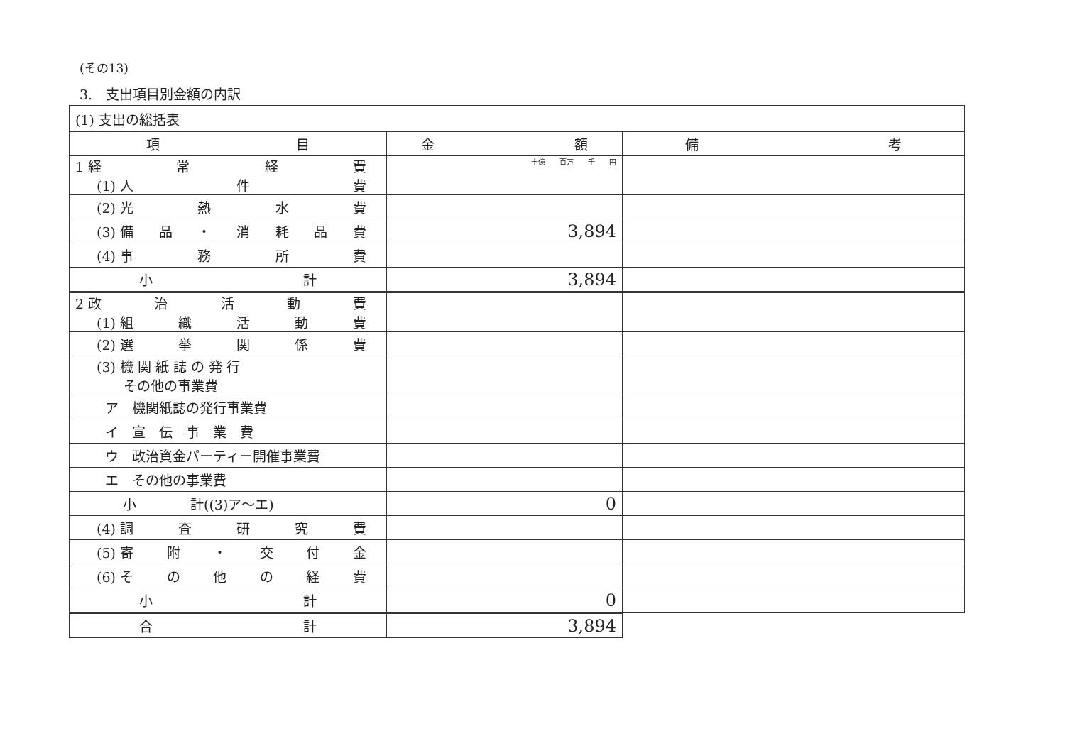(その13)
3.　支出項目別金額の内訳
| (1) 支出の総括表 | | |
| 項 目 | 金 額 | 備 考 |
| 1 経 常 経 費 (1) 人 件 費 | 十億 百万 千 円 | |
| (2) 光 熱 水 費 | | |
| (3) 備 品 ・ 消 耗 品 費 | 3,894 | |
| (4) 事 務 所 費 | | |
| 小 計 | 3,894 | |
| 2 政 治 活 動 費 (1) 組 織 活 動 費 | | |
| (2) 選 挙 関 係 費 | | |
| (3) 機 関 紙 誌 の 発 行 その他の事業費 | | |
| ア 機関紙誌の発行事業費 | | |
| イ 宣 伝 事 業 費 | | |
| ウ 政治資金パーティー開催事業費 | | |
| エ その他の事業費 | | |
| 小 計((3)ア～エ) | 0 | |
| (4) 調 査 研 究 費 | | |
| (5) 寄 附 ・ 交 付 金 | | |
| (6) そ の 他 の 経 費 | | |
| 小 計 | 0 | |
| 合 計 | 3,894 | |